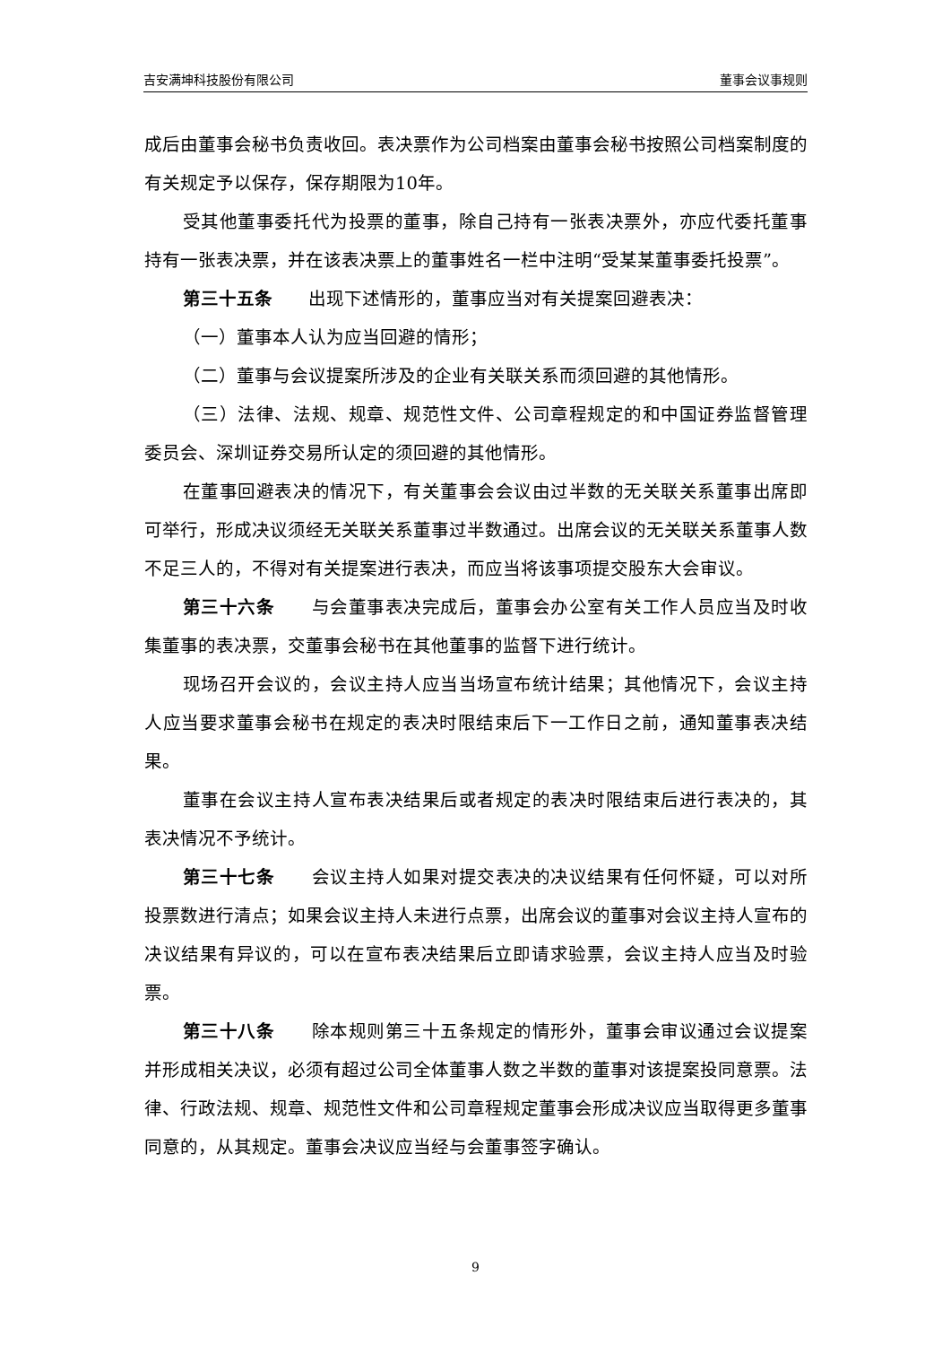吉安满坤科技股份有限公司 董事会议事规则
成后由董事会秘书负责收回。表决票作为公司档案由董事会秘书按照公司档案制度的有关规定予以保存，保存期限为10年。
受其他董事委托代为投票的董事，除自己持有一张表决票外，亦应代委托董事持有一张表决票，并在该表决票上的董事姓名一栏中注明“受某某董事委托投票”。
第三十五条　　出现下述情形的，董事应当对有关提案回避表决：
（一）董事本人认为应当回避的情形；
（二）董事与会议提案所涉及的企业有关联关系而须回避的其他情形。
（三）法律、法规、规章、规范性文件、公司章程规定的和中国证券监督管理委员会、深圳证券交易所认定的须回避的其他情形。
在董事回避表决的情况下，有关董事会会议由过半数的无关联关系董事出席即可举行，形成决议须经无关联关系董事过半数通过。出席会议的无关联关系董事人数不足三人的，不得对有关提案进行表决，而应当将该事项提交股东大会审议。
第三十六条　　与会董事表决完成后，董事会办公室有关工作人员应当及时收集董事的表决票，交董事会秘书在其他董事的监督下进行统计。
现场召开会议的，会议主持人应当当场宣布统计结果；其他情况下，会议主持人应当要求董事会秘书在规定的表决时限结束后下一工作日之前，通知董事表决结果。
董事在会议主持人宣布表决结果后或者规定的表决时限结束后进行表决的，其表决情况不予统计。
第三十七条　　会议主持人如果对提交表决的决议结果有任何怀疑，可以对所投票数进行清点；如果会议主持人未进行点票，出席会议的董事对会议主持人宣布的决议结果有异议的，可以在宣布表决结果后立即请求验票，会议主持人应当及时验票。
第三十八条　　除本规则第三十五条规定的情形外，董事会审议通过会议提案并形成相关决议，必须有超过公司全体董事人数之半数的董事对该提案投同意票。法律、行政法规、规章、规范性文件和公司章程规定董事会形成决议应当取得更多董事同意的，从其规定。董事会决议应当经与会董事签字确认。
9